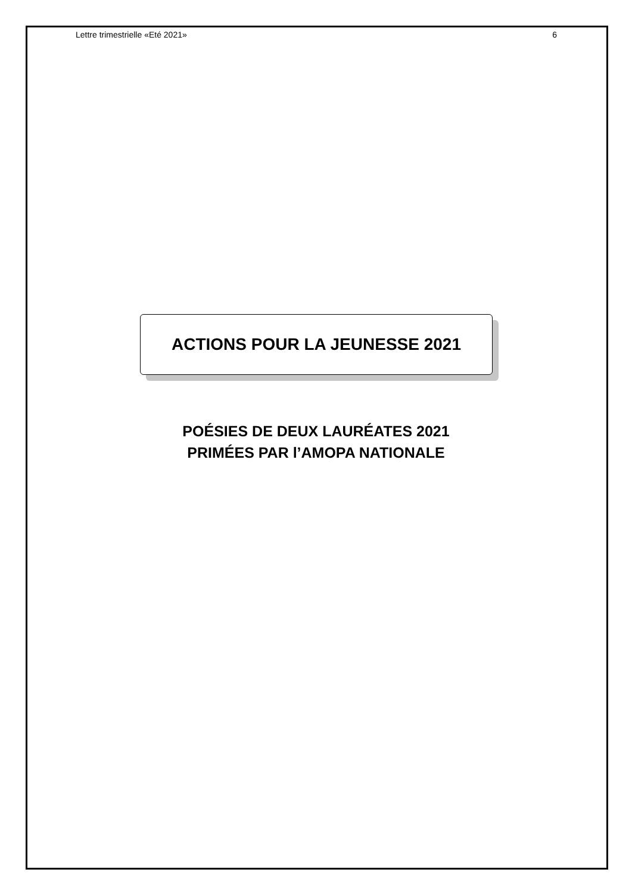Lettre trimestrielle «Eté 2021» 6
ACTIONS POUR LA JEUNESSE 2021
POÉSIES DE DEUX LAURÉATES 2021
PRIMÉES PAR l’AMOPA NATIONALE